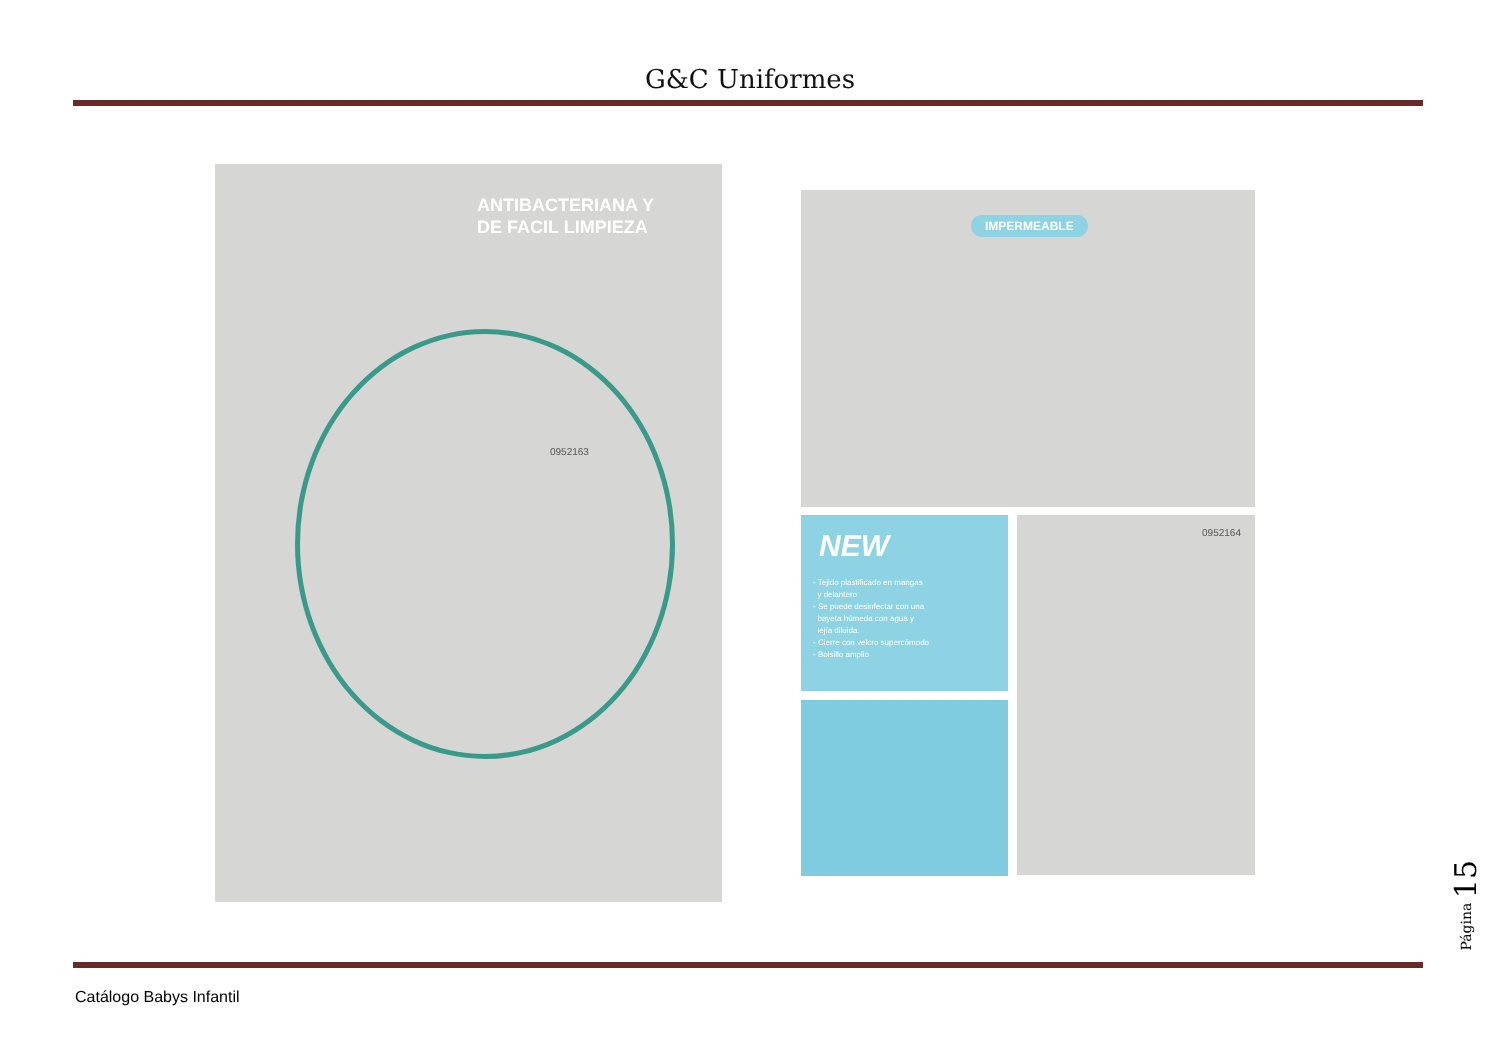G&C Uniformes
ANTIBACTERIANA Y
DE FACIL LIMPIEZA
0952163
IMPERMEABLE
NEW
- Tejido plastificado en mangas
y delantero
- Se puede desinfectar con una
bayeta húmeda con agua y
lejía diluida.
- Cierre con velcro supercómodo
- Bolsillo amplio
0952164
Catálogo Babys Infantil
Página 15